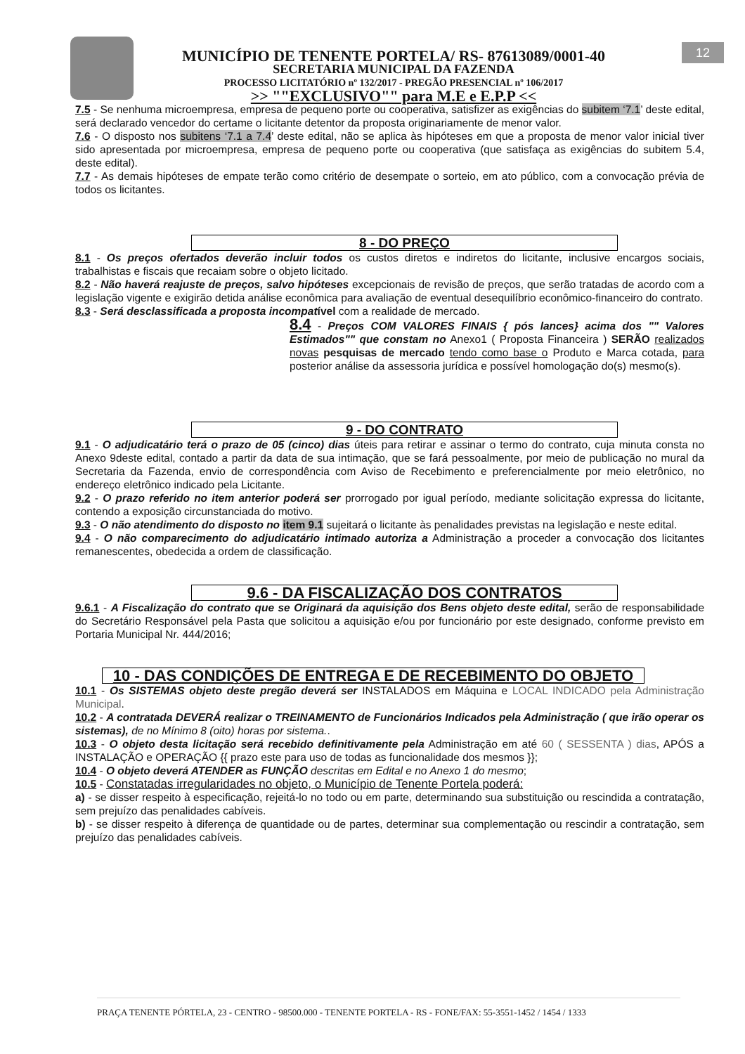12
MUNICÍPIO DE TENENTE PORTELA/ RS- 87613089/0001-40
SECRETARIA MUNICIPAL DA FAZENDA
PROCESSO LICITATÓRIO nº 132/2017 - PREGÃO PRESENCIAL nº 106/2017
>> ""EXCLUSIVO"" para M.E e E.P.P <<
7.5 - Se nenhuma microempresa, empresa de pequeno porte ou cooperativa, satisfizer as exigências do subitem ‘7.1’ deste edital, será declarado vencedor do certame o licitante detentor da proposta originariamente de menor valor.
7.6 - O disposto nos subitens ‘7.1 a 7.4’ deste edital, não se aplica às hipóteses em que a proposta de menor valor inicial tiver sido apresentada por microempresa, empresa de pequeno porte ou cooperativa (que satisfaça as exigências do subitem 5.4, deste edital).
7.7 - As demais hipóteses de empate terão como critério de desempate o sorteio, em ato público, com a convocação prévia de todos os licitantes.
8 - DO PREÇO
8.1 - Os preços ofertados deverão incluir todos os custos diretos e indiretos do licitante, inclusive encargos sociais, trabalhistas e fiscais que recaiam sobre o objeto licitado.
8.2 - Não haverá reajuste de preços, salvo hipóteses excepcionais de revisão de preços, que serão tratadas de acordo com a legislação vigente e exigirão detida análise econômica para avaliação de eventual desequilíbrio econômico-financeiro do contrato.
8.3 - Será desclassificada a proposta incompatível com a realidade de mercado.
8.4 - Preços COM VALORES FINAIS { pós lances} acima dos "" Valores Estimados"" que constam no Anexo1 ( Proposta Financeira ) SERÃO realizados novas pesquisas de mercado tendo como base o Produto e Marca cotada, para posterior análise da assessoria jurídica e possível homologação do(s) mesmo(s).
9 - DO CONTRATO
9.1 - O adjudicatário terá o prazo de 05 (cinco) dias úteis para retirar e assinar o termo do contrato, cuja minuta consta no Anexo 9deste edital, contado a partir da data de sua intimação, que se fará pessoalmente, por meio de publicação no mural da Secretaria da Fazenda, envio de correspondência com Aviso de Recebimento e preferencialmente por meio eletrônico, no endereço eletrônico indicado pela Licitante.
9.2 - O prazo referido no item anterior poderá ser prorrogado por igual período, mediante solicitação expressa do licitante, contendo a exposição circunstanciada do motivo.
9.3 - O não atendimento do disposto no item 9.1 sujeitará o licitante às penalidades previstas na legislação e neste edital.
9.4 - O não comparecimento do adjudicatário intimado autoriza a Administração a proceder a convocação dos licitantes remanescentes, obedecida a ordem de classificação.
9.6 - DA FISCALIZAÇÃO DOS CONTRATOS
9.6.1 - A Fiscalização do contrato que se Originará da aquisição dos Bens objeto deste edital, serão de responsabilidade do Secretário Responsável pela Pasta que solicitou a aquisição e/ou por funcionário por este designado, conforme previsto em Portaria Municipal Nr. 444/2016;
10 - DAS CONDIÇÕES DE ENTREGA E DE RECEBIMENTO DO OBJETO
10.1 - Os SISTEMAS objeto deste pregão deverá ser INSTALADOS em Máquina e LOCAL INDICADO pela Administração Municipal.
10.2 - A contratada DEVERÁ realizar o TREINAMENTO de Funcionários Indicados pela Administração ( que irão operar os sistemas), de no Mínimo 8 (oito) horas por sistema..
10.3 - O objeto desta licitação será recebido definitivamente pela Administração em até 60 ( SESSENTA ) dias, APÓS a INSTALAÇÃO e OPERAÇÃO {{ prazo este para uso de todas as funcionalidade dos mesmos }};
10.4 - O objeto deverá ATENDER as FUNÇÃO descritas em Edital e no Anexo 1 do mesmo;
10.5 - Constatadas irregularidades no objeto, o Município de Tenente Portela poderá:
a) - se disser respeito à especificação, rejeitá-lo no todo ou em parte, determinando sua substituição ou rescindida a contratação, sem prejuízo das penalidades cabíveis.
b) - se disser respeito à diferença de quantidade ou de partes, determinar sua complementação ou rescindir a contratação, sem prejuízo das penalidades cabíveis.
PRAÇA TENENTE PÓRTELA, 23 - CENTRO - 98500.000 - TENENTE PORTELA - RS - FONE/FAX: 55-3551-1452 / 1454 / 1333